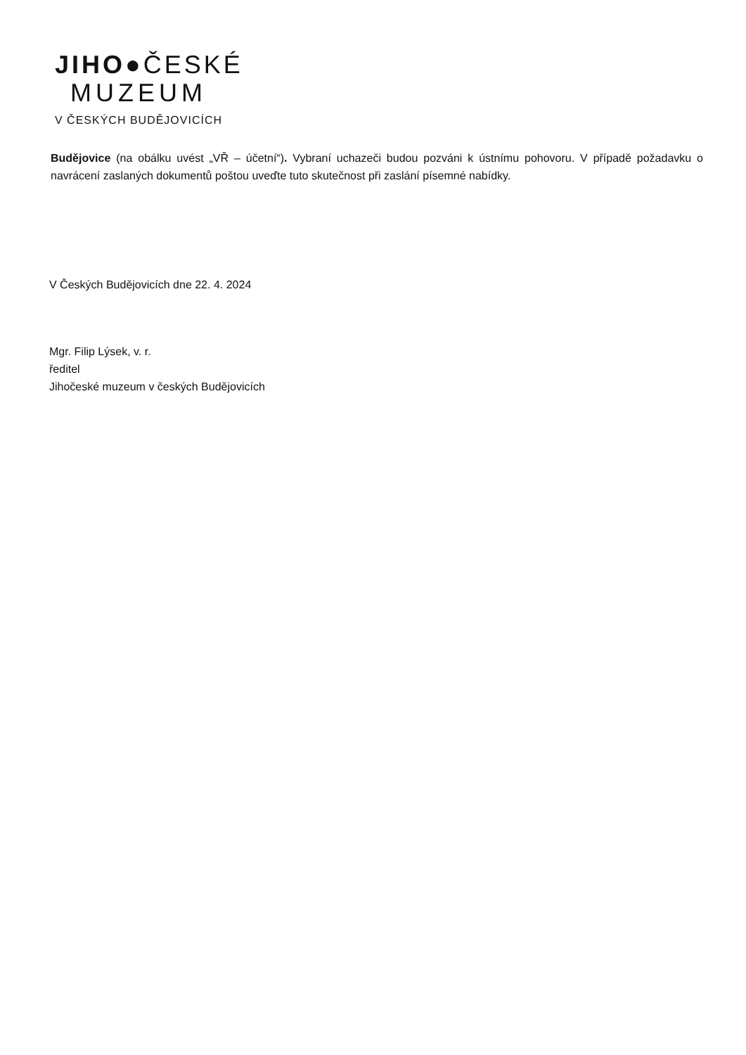JIHO●ČESKÉ
MUZEUM
V ČESKÝCH BUDĚJOVICÍCH
Budějovice (na obálku uvést „VŘ – účetní“). Vybraní uchazeči budou pozváni k ústnímu pohovoru. V případě požadavku o navrácení zaslaných dokumentů poštou uveďte tuto skutečnost při zaslání písemné nabídky.
V Českých Budějovicích dne 22. 4. 2024
Mgr. Filip Lýsek, v. r.
ředitel
Jihočeské muzeum v českých Budějovicích